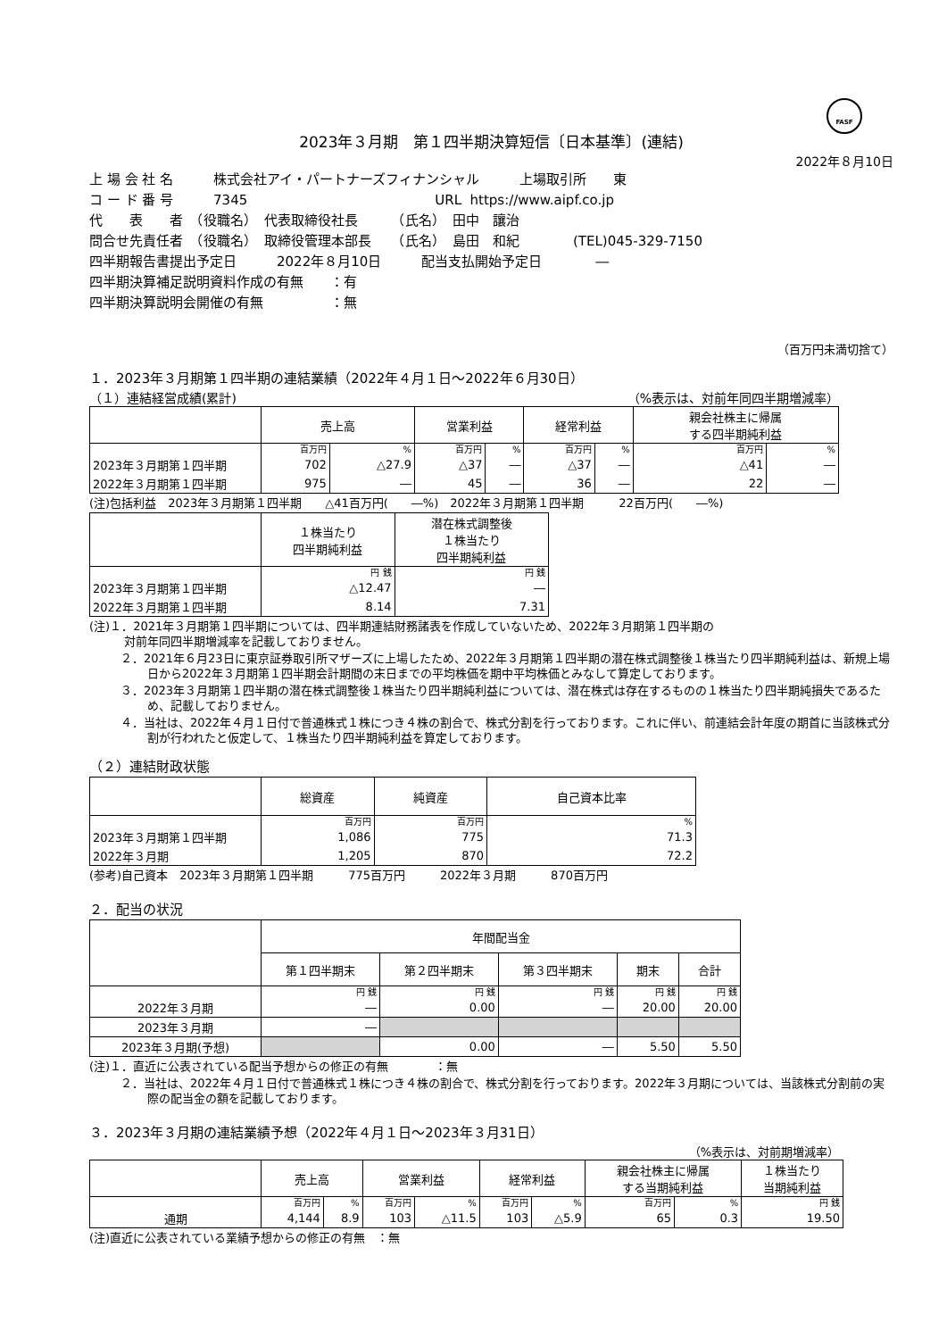FASF
2023年３月期　第１四半期決算短信〔日本基準〕(連結)
2022年８月10日
上 場 会 社 名　　　株式会社アイ・パートナーズフィナンシャル　　　上場取引所　　東
コ ー ド 番 号　　　7345　　　　　　　　　　　　　　URL https://www.aipf.co.jp
代　　表　　者　（役職名）　代表取締役社長　　　（氏名）　田中　讓治
問合せ先責任者　（役職名）　取締役管理本部長　　（氏名）　島田　和紀　　　　(TEL)045-329-7150
四半期報告書提出予定日　　　2022年８月10日　　　配当支払開始予定日　　　　―
四半期決算補足説明資料作成の有無　　：有
四半期決算説明会開催の有無　　　　　：無
（百万円未満切捨て）
１．2023年３月期第１四半期の連結業績（2022年４月１日～2022年６月30日）
（１）連結経営成績(累計) （%表示は、対前年同四半期増減率）
| | 売上高 | | 営業利益 | | 経常利益 | | 親会社株主に帰属 する四半期純利益 | |
| --- | --- | --- | --- | --- | --- | --- | --- | --- |
| | 百万円 | % | 百万円 | % | 百万円 | % | 百万円 | % |
| 2023年３月期第１四半期 | 702 | △27.9 | △37 | ― | △37 | ― | △41 | ― |
| 2022年３月期第１四半期 | 975 | ― | 45 | ― | 36 | ― | 22 | ― |
(注)包括利益　2023年３月期第１四半期　　△41百万円(　　―%)　2022年３月期第１四半期　　　22百万円(　　―%)
| | １株当たり 四半期純利益 | 潜在株式調整後 １株当たり 四半期純利益 |
| --- | --- | --- |
| | 円 銭 | 円 銭 |
| 2023年３月期第１四半期 | △12.47 | ― |
| 2022年３月期第１四半期 | 8.14 | 7.31 |
(注)１．2021年３月期第１四半期については、四半期連結財務諸表を作成していないため、2022年３月期第１四半期の
　　　対前年同四半期増減率を記載しておりません。
２．2021年６月23日に東京証券取引所マザーズに上場したため、2022年３月期第１四半期の潜在株式調整後１株当たり四半期純利益は、新規上場日から2022年３月期第１四半期会計期間の末日までの平均株価を期中平均株価とみなして算定しております。
３．2023年３月期第１四半期の潜在株式調整後１株当たり四半期純利益については、潜在株式は存在するものの１株当たり四半期純損失であるため、記載しておりません。
４．当社は、2022年４月１日付で普通株式１株につき４株の割合で、株式分割を行っております。これに伴い、前連結会計年度の期首に当該株式分割が行われたと仮定して、１株当たり四半期純利益を算定しております。
（２）連結財政状態
| | 総資産 | 純資産 | 自己資本比率 |
| --- | --- | --- | --- |
| | 百万円 | 百万円 | % |
| 2023年３月期第１四半期 | 1,086 | 775 | 71.3 |
| 2022年３月期 | 1,205 | 870 | 72.2 |
(参考)自己資本　2023年３月期第１四半期　　　775百万円　　　2022年３月期　　　870百万円
２．配当の状況
| | 年間配当金 | | | | |
| --- | --- | --- | --- | --- | --- |
| | 第１四半期末 | 第２四半期末 | 第３四半期末 | 期末 | 合計 |
| | 円 銭 | 円 銭 | 円 銭 | 円 銭 | 円 銭 |
| 2022年３月期 | ― | 0.00 | ― | 20.00 | 20.00 |
| 2023年３月期 | ― | | | | |
| 2023年３月期(予想) | | 0.00 | ― | 5.50 | 5.50 |
(注)１．直近に公表されている配当予想からの修正の有無　　　　：無
２．当社は、2022年４月１日付で普通株式１株につき４株の割合で、株式分割を行っております。2022年３月期については、当該株式分割前の実際の配当金の額を記載しております。
３．2023年３月期の連結業績予想（2022年４月１日～2023年３月31日）
（%表示は、対前期増減率）
| | 売上高 | | 営業利益 | | 経常利益 | | 親会社株主に帰属 する当期純利益 | | １株当たり 当期純利益 |
| --- | --- | --- | --- | --- | --- | --- | --- | --- | --- |
| | 百万円 | % | 百万円 | % | 百万円 | % | 百万円 | % | 円 銭 |
| 通期 | 4,144 | 8.9 | 103 | △11.5 | 103 | △5.9 | 65 | 0.3 | 19.50 |
(注)直近に公表されている業績予想からの修正の有無　：無